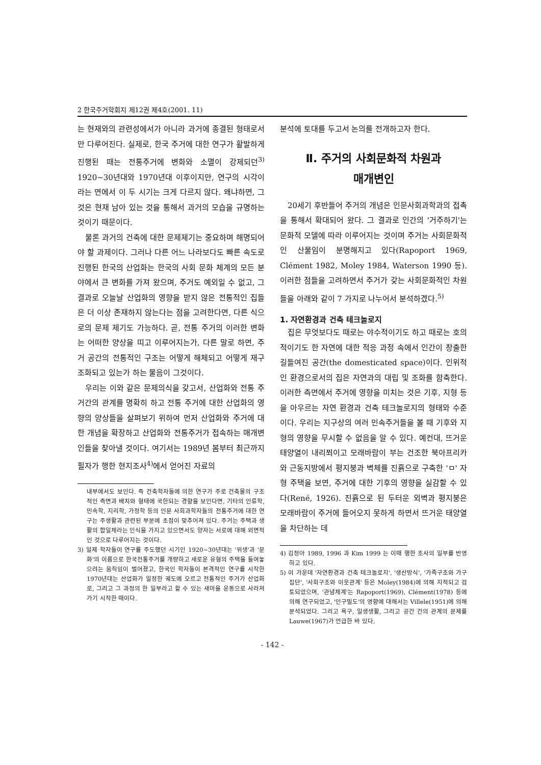2 한국주거학회지 제12권 제4호(2001. 11)
는 현재와의 관련성에서가 아니라 과거에 종결된 형태로서만 다루어진다. 실제로, 한국 주거에 대한 연구가 활발하게 진행된 때는 전통주거에 변화와 소멸이 강제되던<sup>3)</sup> 1920~30년대와 1970년대 이후이지만, 연구의 시각이라는 면에서 이 두 시기는 크게 다르지 않다. 왜냐하면, 그것은 현재 남아 있는 것을 통해서 과거의 모습을 규명하는 것이기 때문이다.
물론 과거의 건축에 대한 문제제기는 중요하며 해명되어야 할 과제이다. 그러나 다른 어느 나라보다도 빠른 속도로 진행된 한국의 산업화는 한국의 사회 문화 체계의 모든 분야에서 큰 변화를 가져 왔으며, 주거도 예외일 수 없고, 그 결과로 오늘날 산업화의 영향을 받지 않은 전통적인 집들은 더 이상 존재하지 않는다는 점을 고려한다면, 다른 식으로의 문제 제기도 가능하다. 곧, 전통 주거의 이러한 변화는 어떠한 양상을 띠고 이루어지는가, 다른 말로 하면, 주거 공간의 전통적인 구조는 어떻게 해체되고 어떻게 재구조화되고 있는가 하는 물음이 그것이다.
우리는 이와 같은 문제의식을 갖고서, 산업화와 전통 주거간의 관계를 명확히 하고 전통 주거에 대한 산업화의 영향의 양상들을 살펴보기 위하여 먼저 산업화와 주거에 대한 개념을 확장하고 산업화와 전통주거가 접속하는 매개변인들을 찾아낼 것이다. 여기서는 1989년 봄부터 최근까지 필자가 행한 현지조사<sup>4)</sup>에서 얻어진 자료의
내부에서도 보인다. 즉 건축학자들에 의한 연구가 주로 건축물의 구조적인 측면과 배치와 형태에 국한되는 경향을 보인다면, 기타의 인류학, 민속학, 지리학, 가정학 등의 인문 사회과학자들의 전통주거에 대한 연구는 주생활과 관련된 부분에 초점이 맞추어져 있다. 주거는 주택과 생활의 합일체라는 인식을 가지고 있으면서도 양자는 서로에 대해 외면적인 것으로 다루어지는 것이다.
3) 일제 학자들이 연구를 주도했던 시기인 1920~30년대는 '위생'과 '문화'의 이름으로 한국전통주거를 개량하고 새로운 유형의 주택을 들여놓으려는 움직임이 벌어졌고, 한국인 학자들이 본격적인 연구를 시작한 1970년대는 산업화가 일정한 궤도에 오르고 전통적인 주거가 산업화로, 그리고 그 과정의 한 일부라고 할 수 있는 새마을 운동으로 사라져 가기 시작한 때이다.
분석에 토대를 두고서 논의를 전개하고자 한다.
Ⅱ. 주거의 사회문화적 차원과
매개변인
20세기 후반들어 주거의 개념은 인문사회과학과의 접촉을 통해서 확대되어 왔다. 그 결과로 인간의 '거주하기'는 문화적 모델에 따라 이루어지는 것이며 주거는 사회문화적인 산물임이 분명해지고 있다(Rapoport 1969, Clément 1982, Moley 1984, Waterson 1990 등). 이러한 점들을 고려하면서 주거가 갖는 사회문화적인 차원들을 아래와 같이 7 가지로 나누어서 분석하겠다.<sup>5)</sup>
1. 자연환경과 건축 테크놀로지
집은 무엇보다도 때로는 야수적이기도 하고 때로는 호의적이기도 한 자연에 대한 적응 과정 속에서 인간이 창출한 길들여진 공간(the domesticated space)이다. 인위적인 환경으로서의 집은 자연과의 대립 및 조화를 함축한다. 이러한 측면에서 주거에 영향을 미치는 것은 기후, 지형 등을 아우르는 자연 환경과 건축 테크놀로지의 형태와 수준이다. 우리는 지구상의 여러 민속주거들을 볼 때 기후와 지형의 영향을 무시할 수 없음을 알 수 있다. 예컨대, 뜨거운 태양열이 내리쬐이고 모래바람이 부는 건조한 북아프리카와 근동지방에서 평지붕과 벽체를 진흙으로 구축한 'ㅁ' 자형 주택을 보면, 주거에 대한 기후의 영향을 실감할 수 있다(René, 1926). 진흙으로 된 두터운 외벽과 평지붕은 모래바람이 주거에 들어오지 못하게 하면서 뜨거운 태양열을 차단하는 데
4) 김정아 1989, 1996 과 Kim 1999 는 이때 행한 조사의 일부를 반영하고 있다.
5) 이 가운데 '자연환경과 건축 테크놀로지', '생산방식', '가족구조와 가구집단', '사회구조와 이웃관계' 등은 Moley(1984)에 의해 지적되고 검토되었으며, '관념체계'는 Rapoport(1969), Clément(1978) 등에 의해 연구되었고, '인구밀도'의 영향에 대해서는 Villele(1951)에 의해 분석되었다. 그리고 욕구, 일생생활, 그리고 공간 간의 관계의 문제를 Lauwe(1967)가 언급한 바 있다.
- 142 -